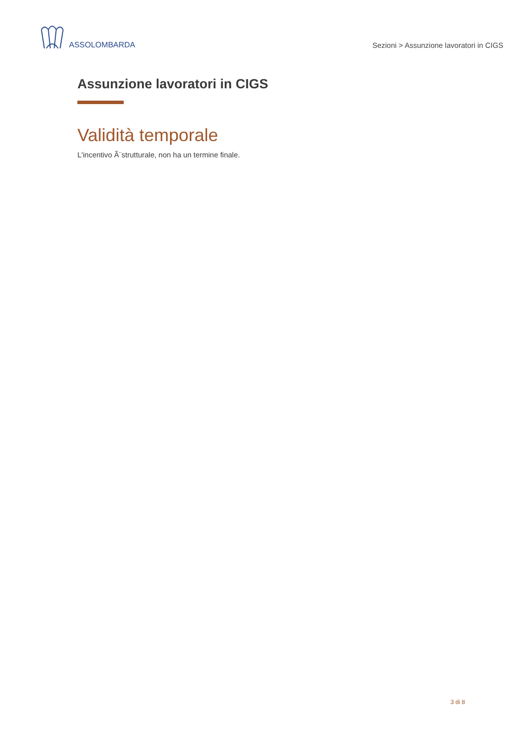ASSOLOMBARDA
Sezioni > Assunzione lavoratori in CIGS
Assunzione lavoratori in CIGS
Validità temporale
L'incentivo Ã¨strutturale, non ha un termine finale.
3 di 8